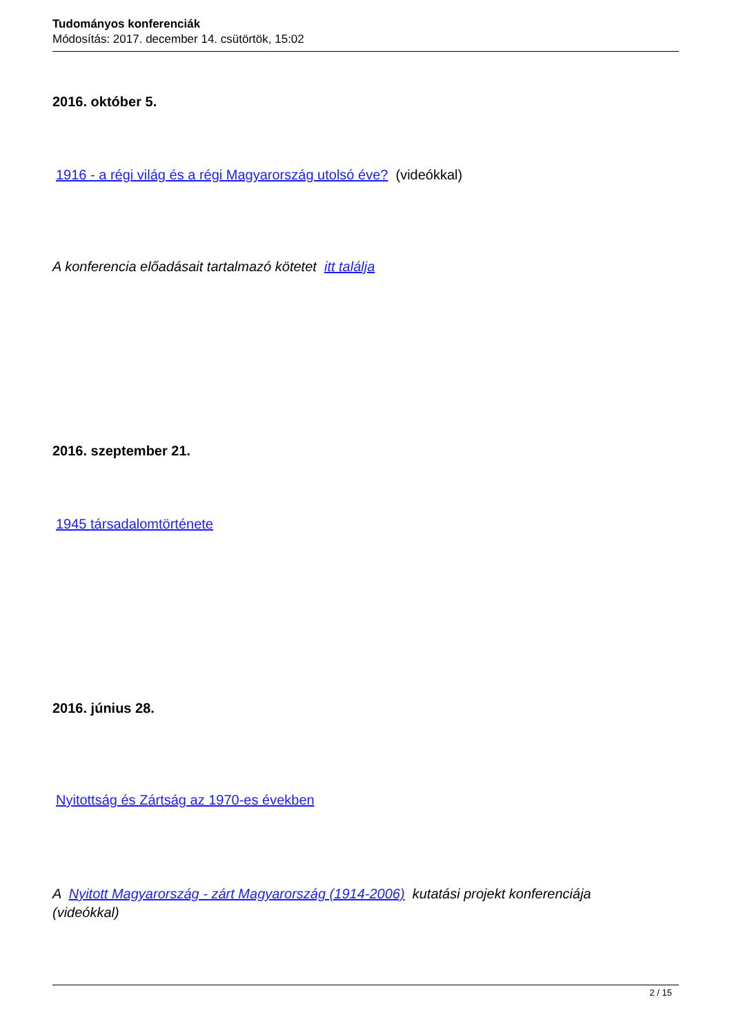Tudományos konferenciák
Módosítás: 2017. december 14. csütörtök, 15:02
2016. október 5.
1916 - a régi világ és a régi Magyarország utolsó éve? (videókkal)
A konferencia előadásait tartalmazó kötetet itt találja
2016. szeptember 21.
1945 társadalomtörténete
2016. június 28.
Nyitottság és Zártság az 1970-es években
A Nyitott Magyarország - zárt Magyarország (1914-2006) kutatási projekt konferenciája
(videókkal)
2 / 15